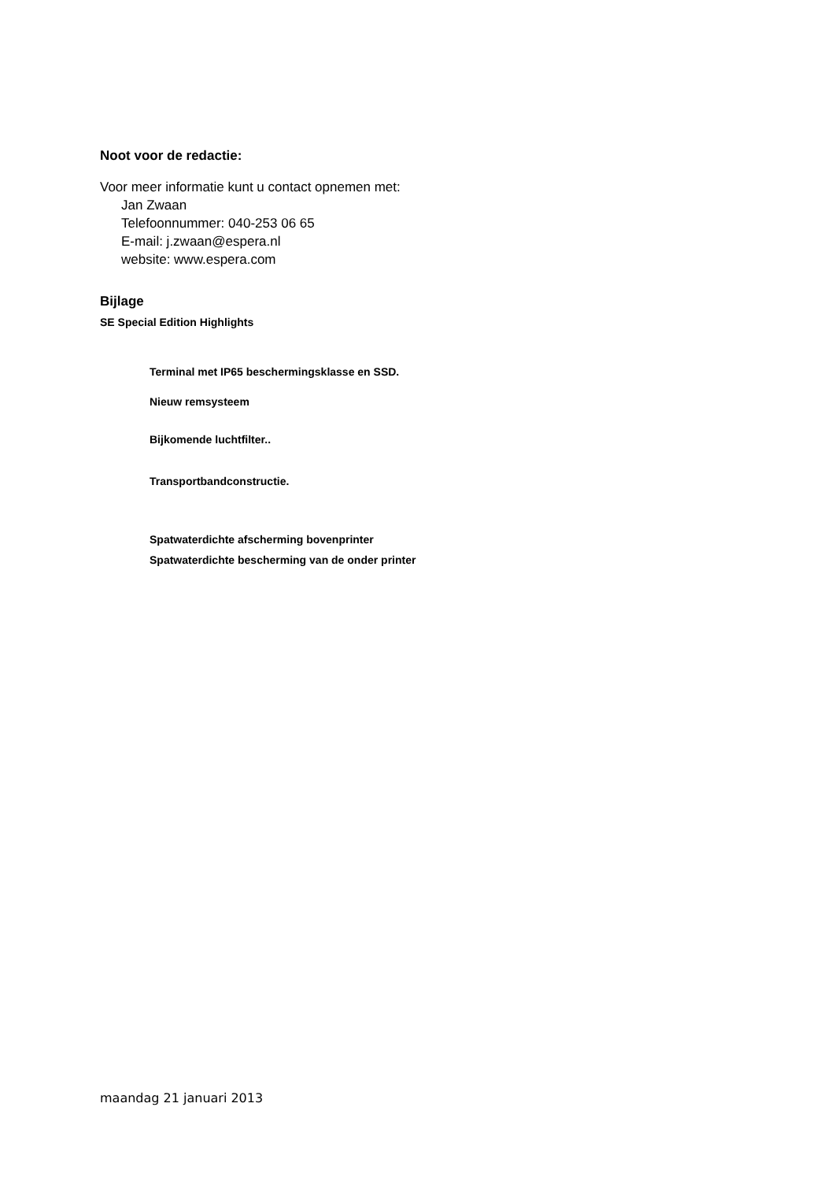Noot voor de redactie:
Voor meer informatie kunt u contact opnemen met:
Jan Zwaan
Telefoonnummer: 040-253 06 65
E-mail: j.zwaan@espera.nl
website: www.espera.com
Bijlage
SE Special Edition Highlights
Terminal met IP65 beschermingsklasse en SSD.
Nieuw remsysteem
Bijkomende luchtfilter..
Transportbandconstructie.
Spatwaterdichte afscherming bovenprinter
Spatwaterdichte bescherming van de onder printer
maandag 21 januari 2013